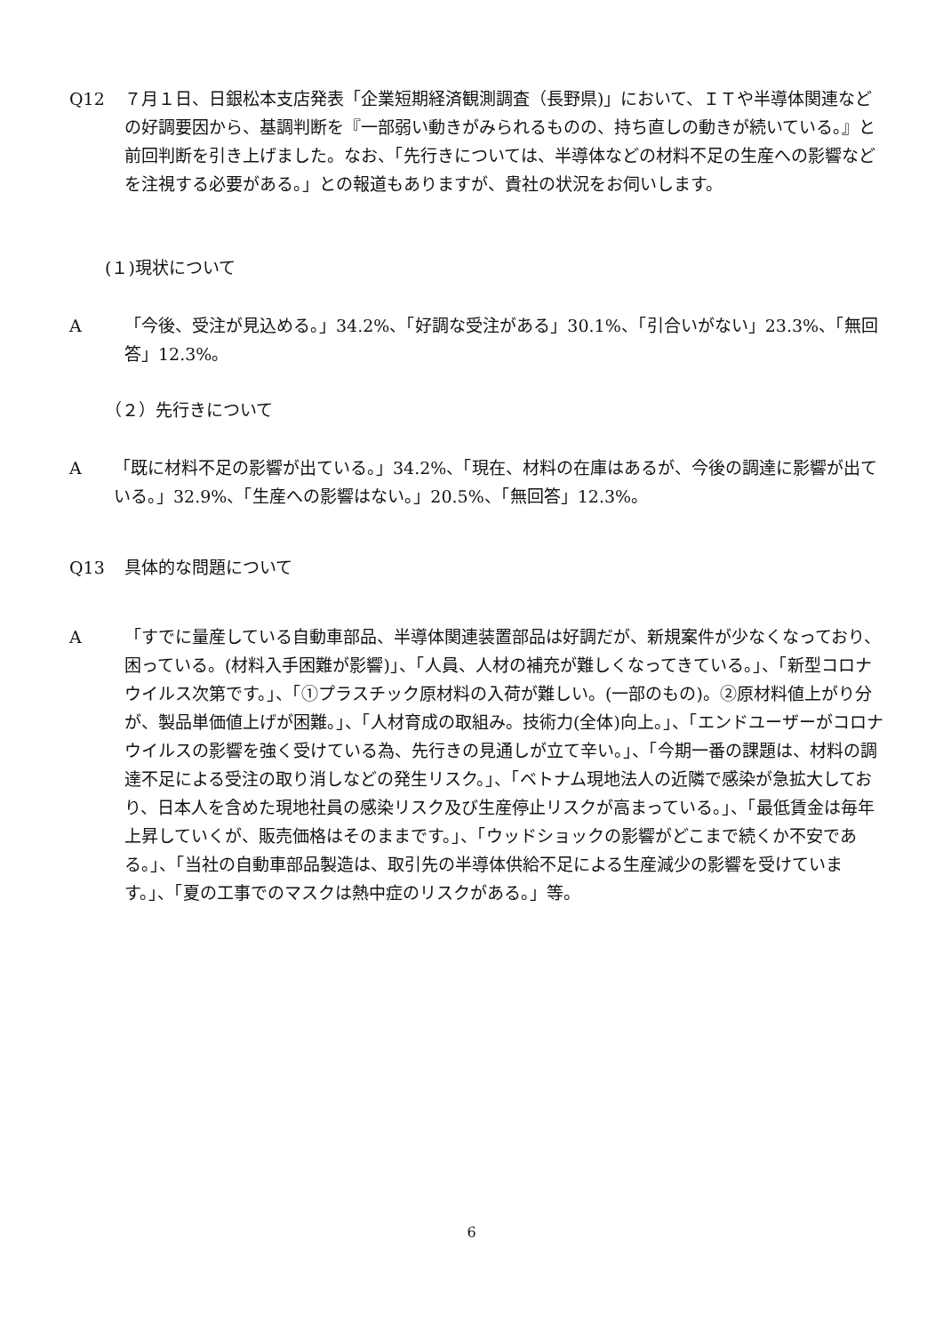Q12 ７月１日、日銀松本支店発表「企業短期経済観測調査（長野県)」において、ＩＴや半導体関連などの好調要因から、基調判断を『一部弱い動きがみられるものの、持ち直しの動きが続いている。』と前回判断を引き上げました。なお、「先行きについては、半導体などの材料不足の生産への影響などを注視する必要がある。」との報道もありますが、貴社の状況をお伺いします。
(１)現状について
A 「今後、受注が見込める。」34.2%、「好調な受注がある」30.1%、「引合いがない」23.3%、「無回答」12.3%。
（２）先行きについて
A 「既に材料不足の影響が出ている。」34.2%、「現在、材料の在庫はあるが、今後の調達に影響が出ている。」32.9%、「生産への影響はない。」20.5%、「無回答」12.3%。
Q13 具体的な問題について
A 「すでに量産している自動車部品、半導体関連装置部品は好調だが、新規案件が少なくなっており、困っている。(材料入手困難が影響)」、「人員、人材の補充が難しくなってきている。」、「新型コロナウイルス次第です。」、「①プラスチック原材料の入荷が難しい。(一部のもの)。②原材料値上がり分が、製品単価値上げが困難。」、「人材育成の取組み。技術力(全体)向上。」、「エンドユーザーがコロナウイルスの影響を強く受けている為、先行きの見通しが立て辛い。」、「今期一番の課題は、材料の調達不足による受注の取り消しなどの発生リスク。」、「ベトナム現地法人の近隣で感染が急拡大しており、日本人を含めた現地社員の感染リスク及び生産停止リスクが高まっている。」、「最低賃金は毎年上昇していくが、販売価格はそのままです。」、「ウッドショックの影響がどこまで続くか不安である。」、「当社の自動車部品製造は、取引先の半導体供給不足による生産減少の影響を受けています。」、「夏の工事でのマスクは熱中症のリスクがある。」等。
6